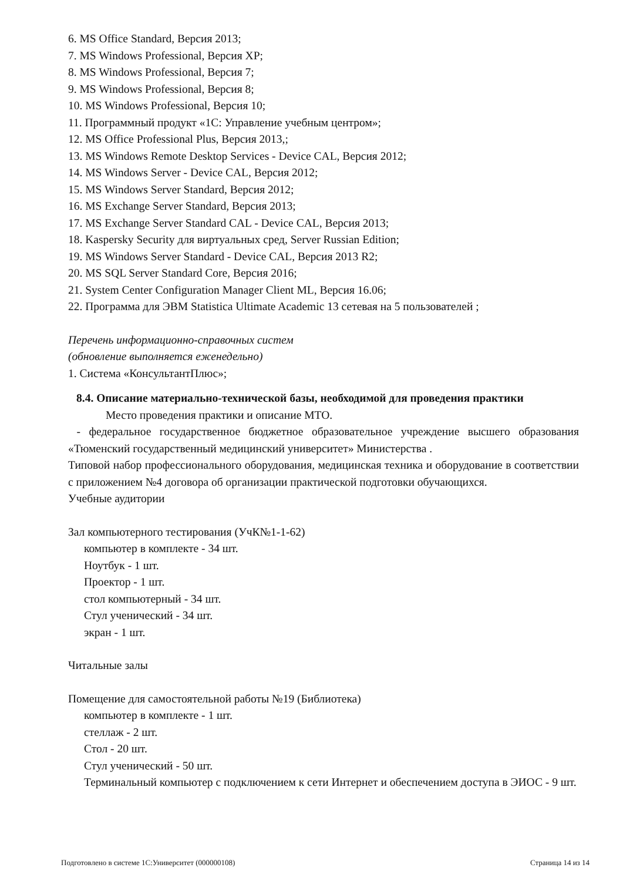6. MS Office Standard, Версия 2013;
7. MS Windows Professional, Версия XP;
8. MS Windows Professional, Версия 7;
9. MS Windows Professional, Версия 8;
10. MS Windows Professional, Версия 10;
11. Программный продукт «1С: Управление учебным центром»;
12. MS Office Professional Plus, Версия 2013,;
13. MS Windows Remote Desktop Services - Device CAL, Версия 2012;
14. MS Windows Server - Device CAL, Версия 2012;
15. MS Windows Server Standard, Версия 2012;
16. MS Exchange Server Standard, Версия 2013;
17. MS Exchange Server Standard CAL - Device CAL, Версия 2013;
18. Kaspersky Security для виртуальных сред, Server Russian Edition;
19. MS Windows Server Standard - Device CAL, Версия 2013 R2;
20. MS SQL Server Standard Core, Версия 2016;
21. System Center Configuration Manager Client ML, Версия 16.06;
22. Программа для ЭВМ Statistica Ultimate Academic 13 сетевая на 5 пользователей ;
Перечень информационно-справочных систем
(обновление выполняется еженедельно)
1. Система «КонсультантПлюс»;
8.4. Описание материально-технической базы, необходимой для проведения практики
Место проведения практики и описание МТО.
- федеральное государственное бюджетное образовательное учреждение высшего образования «Тюменский государственный медицинский университет» Министерства .
Типовой набор профессионального оборудования, медицинская техника и оборудование в соответствии с приложением №4 договора об организации практической подготовки обучающихся.
Учебные аудитории
Зал компьютерного тестирования (УчК№1-1-62)
компьютер в комплекте - 34 шт.
Ноутбук - 1 шт.
Проектор - 1 шт.
стол компьютерный - 34 шт.
Стул ученический - 34 шт.
экран - 1 шт.
Читальные залы
Помещение для самостоятельной работы №19 (Библиотека)
компьютер в комплекте - 1 шт.
стеллаж - 2 шт.
Стол - 20 шт.
Стул ученический - 50 шт.
Терминальный компьютер с подключением к сети Интернет и обеспечением доступа в ЭИОС - 9 шт.
Подготовлено в системе 1С:Университет (000000108) Страница 14 из 14